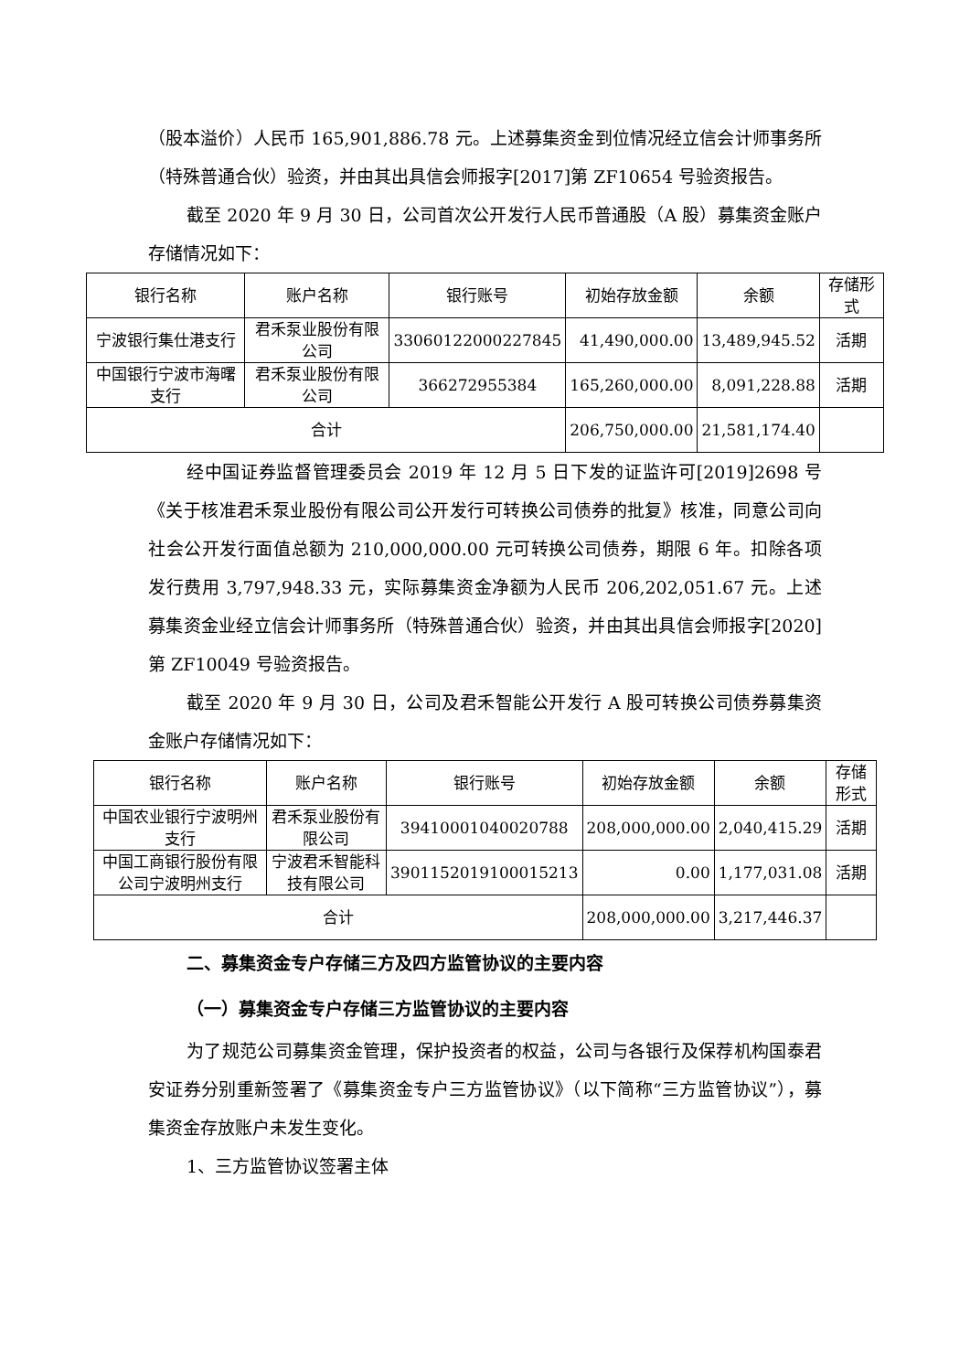（股本溢价）人民币 165,901,886.78 元。上述募集资金到位情况经立信会计师事务所（特殊普通合伙）验资，并由其出具信会师报字[2017]第 ZF10654 号验资报告。
截至 2020 年 9 月 30 日，公司首次公开发行人民币普通股（A 股）募集资金账户存储情况如下：
| 银行名称 | 账户名称 | 银行账号 | 初始存放金额 | 余额 | 存储形式 |
| 宁波银行集仕港支行 | 君禾泵业股份有限公司 | 33060122000227845 | 41,490,000.00 | 13,489,945.52 | 活期 |
| 中国银行宁波市海曙支行 | 君禾泵业股份有限公司 | 366272955384 | 165,260,000.00 | 8,091,228.88 | 活期 |
| 合计 | | | 206,750,000.00 | 21,581,174.40 | |
经中国证券监督管理委员会 2019 年 12 月 5 日下发的证监许可[2019]2698 号《关于核准君禾泵业股份有限公司公开发行可转换公司债券的批复》核准，同意公司向社会公开发行面值总额为 210,000,000.00 元可转换公司债券，期限 6 年。扣除各项发行费用 3,797,948.33 元，实际募集资金净额为人民币 206,202,051.67 元。上述募集资金业经立信会计师事务所（特殊普通合伙）验资，并由其出具信会师报字[2020]第 ZF10049 号验资报告。
截至 2020 年 9 月 30 日，公司及君禾智能公开发行 A 股可转换公司债券募集资金账户存储情况如下：
| 银行名称 | 账户名称 | 银行账号 | 初始存放金额 | 余额 | 存储形式 |
| 中国农业银行宁波明州支行 | 君禾泵业股份有限公司 | 39410001040020788 | 208,000,000.00 | 2,040,415.29 | 活期 |
| 中国工商银行股份有限公司宁波明州支行 | 宁波君禾智能科技有限公司 | 3901152019100015213 | 0.00 | 1,177,031.08 | 活期 |
| 合计 | | | 208,000,000.00 | 3,217,446.37 | |
二、募集资金专户存储三方及四方监管协议的主要内容
（一）募集资金专户存储三方监管协议的主要内容
为了规范公司募集资金管理，保护投资者的权益，公司与各银行及保荐机构国泰君安证券分别重新签署了《募集资金专户三方监管协议》（以下简称“三方监管协议”），募集资金存放账户未发生变化。
1、三方监管协议签署主体